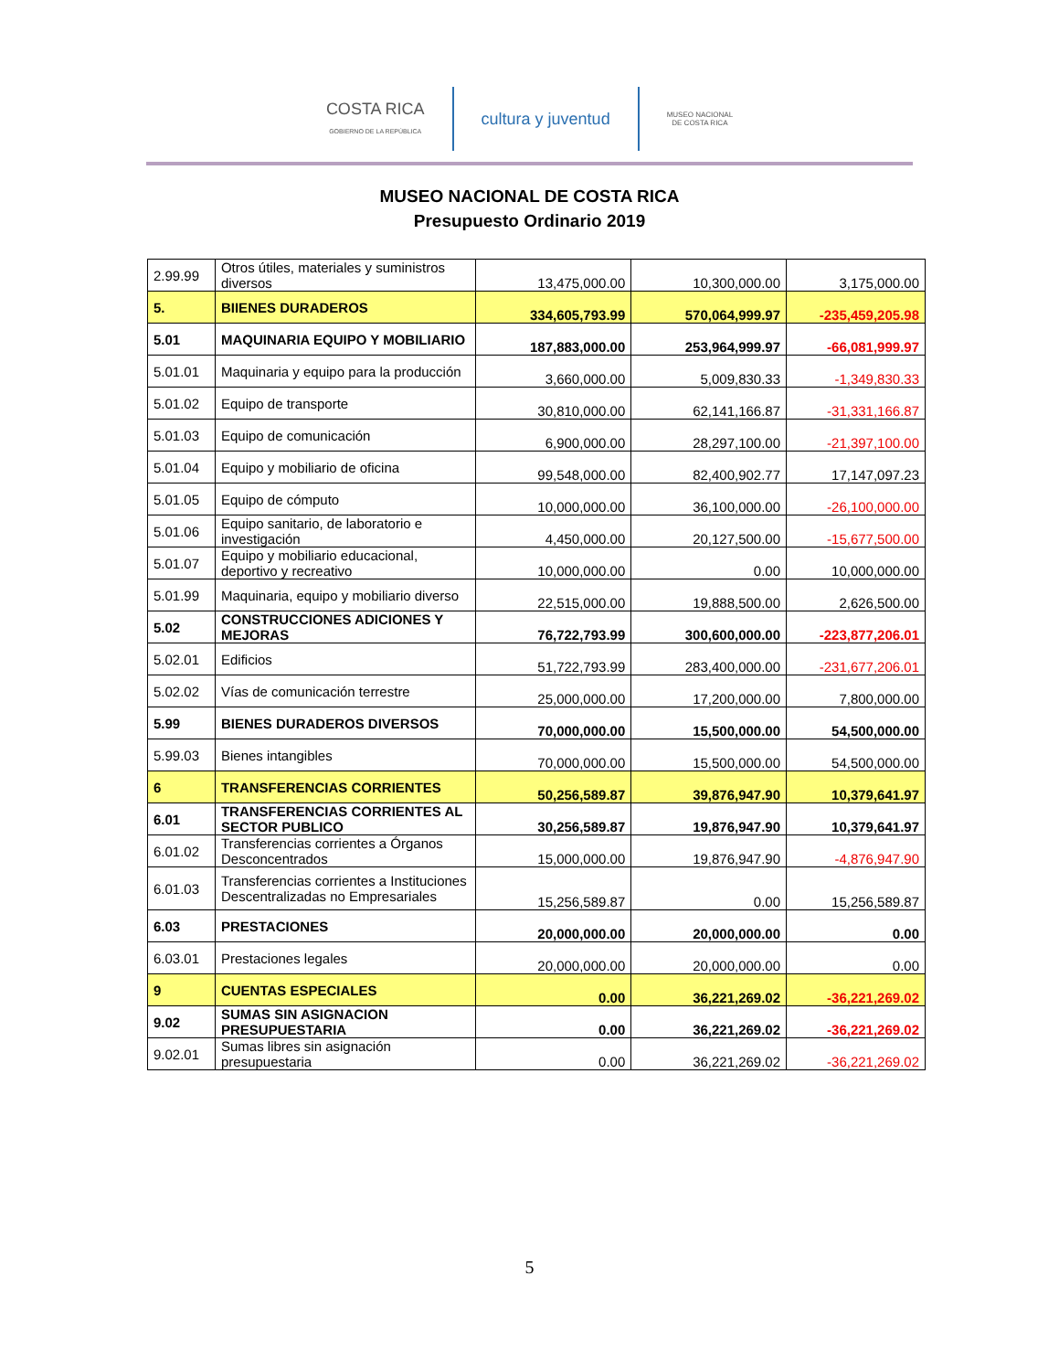COSTA RICA
GOBIERNO DE LA REPÚBLICA
cultura y juventud
MUSEO NACIONAL
DE COSTA RICA
MUSEO NACIONAL DE COSTA RICA
Presupuesto Ordinario 2019
| 2.99.99 | Otros útiles, materiales y suministros diversos | 13,475,000.00 | 10,300,000.00 | 3,175,000.00 |
| 5. | BIIENES DURADEROS | 334,605,793.99 | 570,064,999.97 | -235,459,205.98 |
| 5.01 | MAQUINARIA EQUIPO Y MOBILIARIO | 187,883,000.00 | 253,964,999.97 | -66,081,999.97 |
| 5.01.01 | Maquinaria y equipo para la producción | 3,660,000.00 | 5,009,830.33 | -1,349,830.33 |
| 5.01.02 | Equipo de transporte | 30,810,000.00 | 62,141,166.87 | -31,331,166.87 |
| 5.01.03 | Equipo de comunicación | 6,900,000.00 | 28,297,100.00 | -21,397,100.00 |
| 5.01.04 | Equipo y mobiliario de oficina | 99,548,000.00 | 82,400,902.77 | 17,147,097.23 |
| 5.01.05 | Equipo de cómputo | 10,000,000.00 | 36,100,000.00 | -26,100,000.00 |
| 5.01.06 | Equipo sanitario, de laboratorio e investigación | 4,450,000.00 | 20,127,500.00 | -15,677,500.00 |
| 5.01.07 | Equipo y mobiliario educacional, deportivo y recreativo | 10,000,000.00 | 0.00 | 10,000,000.00 |
| 5.01.99 | Maquinaria, equipo y mobiliario diverso | 22,515,000.00 | 19,888,500.00 | 2,626,500.00 |
| 5.02 | CONSTRUCCIONES ADICIONES Y MEJORAS | 76,722,793.99 | 300,600,000.00 | -223,877,206.01 |
| 5.02.01 | Edificios | 51,722,793.99 | 283,400,000.00 | -231,677,206.01 |
| 5.02.02 | Vías de comunicación terrestre | 25,000,000.00 | 17,200,000.00 | 7,800,000.00 |
| 5.99 | BIENES DURADEROS DIVERSOS | 70,000,000.00 | 15,500,000.00 | 54,500,000.00 |
| 5.99.03 | Bienes intangibles | 70,000,000.00 | 15,500,000.00 | 54,500,000.00 |
| 6 | TRANSFERENCIAS CORRIENTES | 50,256,589.87 | 39,876,947.90 | 10,379,641.97 |
| 6.01 | TRANSFERENCIAS CORRIENTES AL SECTOR PUBLICO | 30,256,589.87 | 19,876,947.90 | 10,379,641.97 |
| 6.01.02 | Transferencias corrientes a Órganos Desconcentrados | 15,000,000.00 | 19,876,947.90 | -4,876,947.90 |
| 6.01.03 | Transferencias corrientes a Instituciones Descentralizadas no Empresariales | 15,256,589.87 | 0.00 | 15,256,589.87 |
| 6.03 | PRESTACIONES | 20,000,000.00 | 20,000,000.00 | 0.00 |
| 6.03.01 | Prestaciones legales | 20,000,000.00 | 20,000,000.00 | 0.00 |
| 9 | CUENTAS ESPECIALES | 0.00 | 36,221,269.02 | -36,221,269.02 |
| 9.02 | SUMAS SIN ASIGNACION PRESUPUESTARIA | 0.00 | 36,221,269.02 | -36,221,269.02 |
| 9.02.01 | Sumas libres sin asignación presupuestaria | 0.00 | 36,221,269.02 | -36,221,269.02 |
5